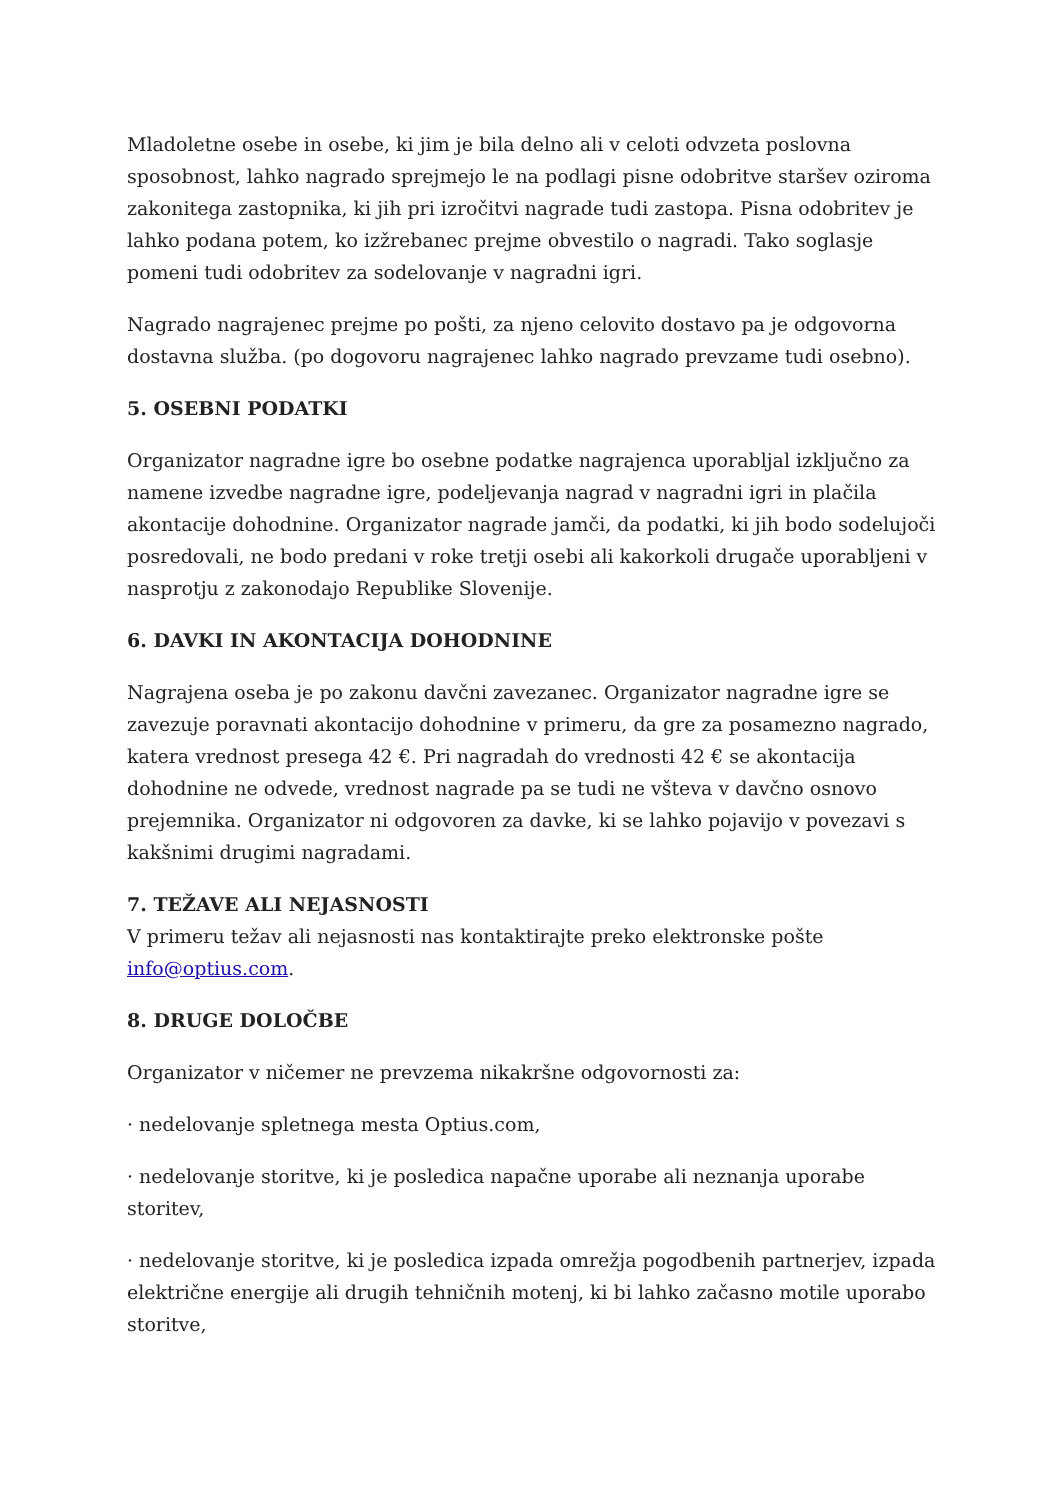Mladoletne osebe in osebe, ki jim je bila delno ali v celoti odvzeta poslovna sposobnost, lahko nagrado sprejmejo le na podlagi pisne odobritve staršev oziroma zakonitega zastopnika, ki jih pri izročitvi nagrade tudi zastopa. Pisna odobritev je lahko podana potem, ko izžrebanec prejme obvestilo o nagradi. Tako soglasje pomeni tudi odobritev za sodelovanje v nagradni igri.
Nagrado nagrajenec prejme po pošti, za njeno celovito dostavo pa je odgovorna dostavna služba. (po dogovoru nagrajenec lahko nagrado prevzame tudi osebno).
5. OSEBNI PODATKI
Organizator nagradne igre bo osebne podatke nagrajenca uporabljal izključno za namene izvedbe nagradne igre, podeljevanja nagrad v nagradni igri in plačila akontacije dohodnine. Organizator nagrade jamči, da podatki, ki jih bodo sodelujoči posredovali, ne bodo predani v roke tretji osebi ali kakorkoli drugače uporabljeni v nasprotju z zakonodajo Republike Slovenije.
6. DAVKI IN AKONTACIJA DOHODNINE
Nagrajena oseba je po zakonu davčni zavezanec. Organizator nagradne igre se zavezuje poravnati akontacijo dohodnine v primeru, da gre za posamezno nagrado, katera vrednost presega 42 €. Pri nagradah do vrednosti 42 € se akontacija dohodnine ne odvede, vrednost nagrade pa se tudi ne všteva v davčno osnovo prejemnika. Organizator ni odgovoren za davke, ki se lahko pojavijo v povezavi s kakšnimi drugimi nagradami.
7. TEŽAVE ALI NEJASNOSTI
V primeru težav ali nejasnosti nas kontaktirajte preko elektronske pošte info@optius.com.
8. DRUGE DOLOČBE
Organizator v ničemer ne prevzema nikakršne odgovornosti za:
· nedelovanje spletnega mesta Optius.com,
· nedelovanje storitve, ki je posledica napačne uporabe ali neznanja uporabe storitev,
· nedelovanje storitve, ki je posledica izpada omrežja pogodbenih partnerjev, izpada električne energije ali drugih tehničnih motenj, ki bi lahko začasno motile uporabo storitve,